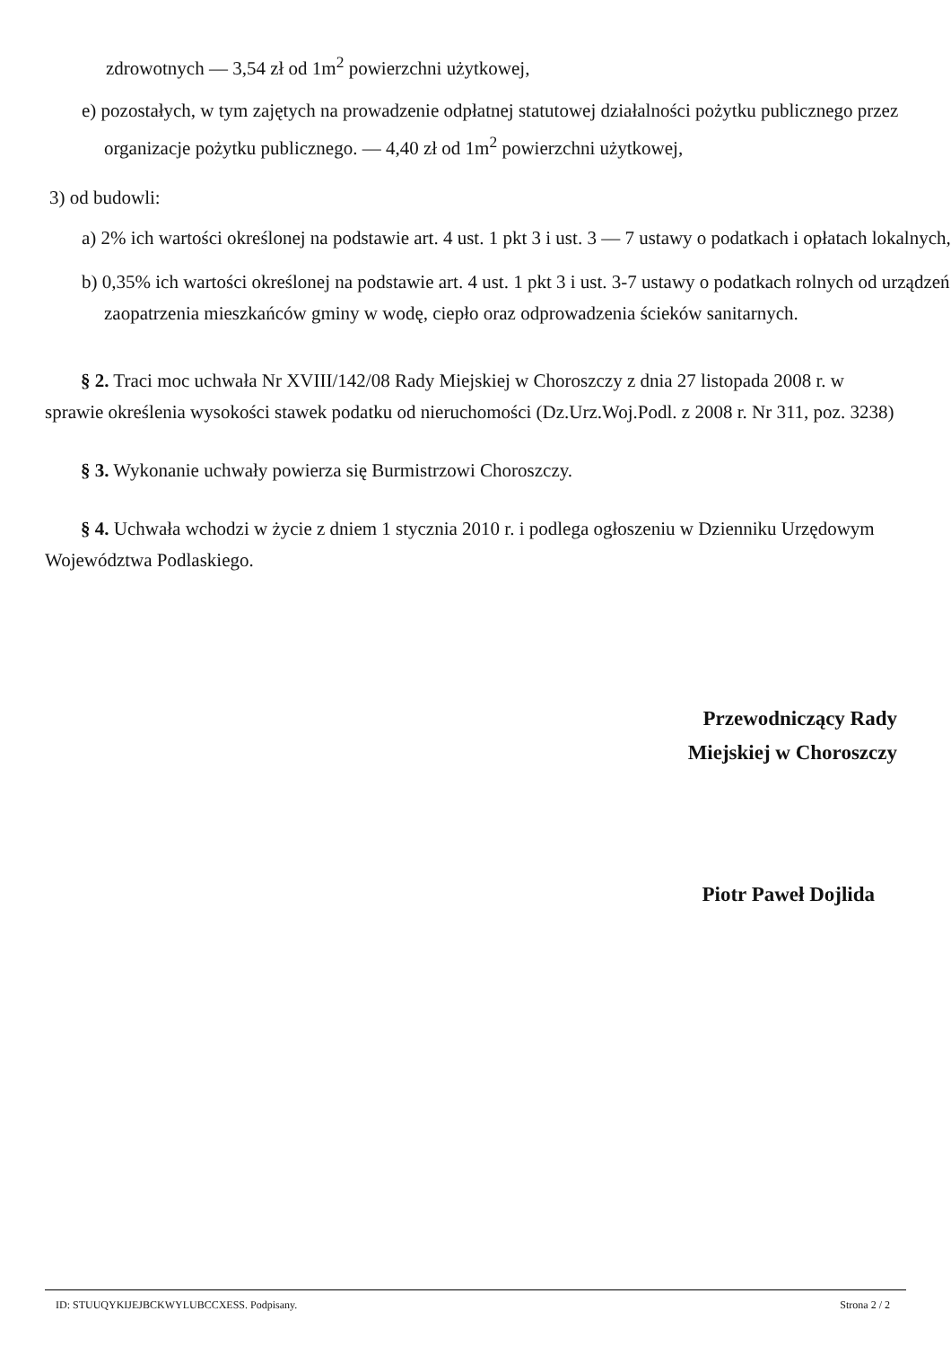zdrowotnych — 3,54 zł od 1m<sup>2</sup> powierzchni użytkowej,
e) pozostałych, w tym zajętych na prowadzenie odpłatnej statutowej działalności pożytku publicznego przez organizacje pożytku publicznego. — 4,40 zł od 1m<sup>2</sup> powierzchni użytkowej,
3) od budowli:
a) 2% ich wartości określonej na podstawie art. 4 ust. 1 pkt 3 i ust. 3 — 7 ustawy o podatkach i opłatach lokalnych,
b) 0,35% ich wartości określonej na podstawie art. 4 ust. 1 pkt 3 i ust. 3-7 ustawy o podatkach rolnych od urządzeń zaopatrzenia mieszkańców gminy w wodę, ciepło oraz odprowadzenia ścieków sanitarnych.
§ 2. Traci moc uchwała Nr XVIII/142/08 Rady Miejskiej w Choroszczy z dnia 27 listopada 2008 r. w sprawie określenia wysokości stawek podatku od nieruchomości (Dz.Urz.Woj.Podl. z 2008 r. Nr 311, poz. 3238)
§ 3. Wykonanie uchwały powierza się Burmistrzowi Choroszczy.
§ 4. Uchwała wchodzi w życie z dniem 1 stycznia 2010 r. i podlega ogłoszeniu w Dzienniku Urzędowym Województwa Podlaskiego.
Przewodniczący Rady
Miejskiej w Choroszczy
Piotr Paweł Dojlida
ID: STUUQYKIJEJBCKWYLUBCCXESS. Podpisany. Strona 2 / 2